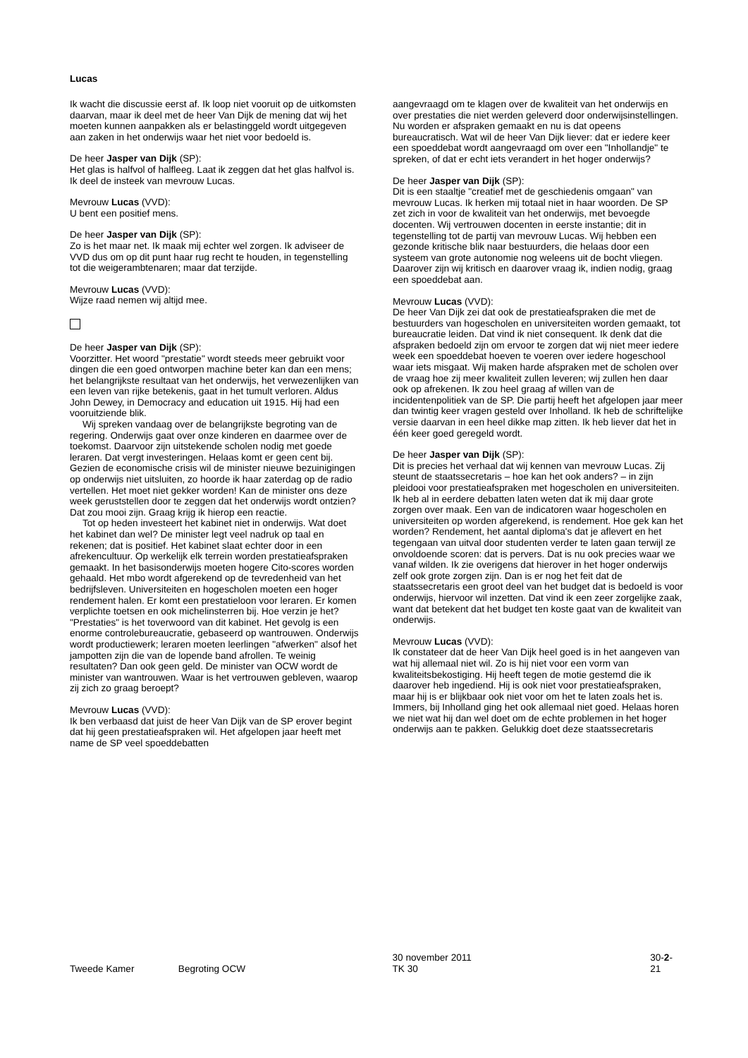Lucas
Ik wacht die discussie eerst af. Ik loop niet vooruit op de uitkomsten daarvan, maar ik deel met de heer Van Dijk de mening dat wij het moeten kunnen aanpakken als er belastinggeld wordt uitgegeven aan zaken in het onderwijs waar het niet voor bedoeld is.
De heer Jasper van Dijk (SP):
Het glas is halfvol of halfleeg. Laat ik zeggen dat het glas halfvol is. Ik deel de insteek van mevrouw Lucas.
Mevrouw Lucas (VVD):
U bent een positief mens.
De heer Jasper van Dijk (SP):
Zo is het maar net. Ik maak mij echter wel zorgen. Ik adviseer de VVD dus om op dit punt haar rug recht te houden, in tegenstelling tot die weigerambtenaren; maar dat terzijde.
Mevrouw Lucas (VVD):
Wijze raad nemen wij altijd mee.
De heer Jasper van Dijk (SP):
Voorzitter. Het woord "prestatie" wordt steeds meer gebruikt voor dingen die een goed ontworpen machine beter kan dan een mens; het belangrijkste resultaat van het onderwijs, het verwezenlijken van een leven van rijke betekenis, gaat in het tumult verloren. Aldus John Dewey, in Democracy and education uit 1915. Hij had een vooruitziende blik.
Wij spreken vandaag over de belangrijkste begroting van de regering. Onderwijs gaat over onze kinderen en daarmee over de toekomst. Daarvoor zijn uitstekende scholen nodig met goede leraren. Dat vergt investeringen. Helaas komt er geen cent bij. Gezien de economische crisis wil de minister nieuwe bezuinigingen op onderwijs niet uitsluiten, zo hoorde ik haar zaterdag op de radio vertellen. Het moet niet gekker worden! Kan de minister ons deze week geruststellen door te zeggen dat het onderwijs wordt ontzien? Dat zou mooi zijn. Graag krijg ik hierop een reactie.
Tot op heden investeert het kabinet niet in onderwijs. Wat doet het kabinet dan wel? De minister legt veel nadruk op taal en rekenen; dat is positief. Het kabinet slaat echter door in een afrekencultuur. Op werkelijk elk terrein worden prestatieafspraken gemaakt. In het basisonderwijs moeten hogere Cito-scores worden gehaald. Het mbo wordt afgerekend op de tevredenheid van het bedrijfsleven. Universiteiten en hogescholen moeten een hoger rendement halen. Er komt een prestatieloon voor leraren. Er komen verplichte toetsen en ook michelinsterren bij. Hoe verzin je het? "Prestaties" is het toverwoord van dit kabinet. Het gevolg is een enorme controlebureaucratie, gebaseerd op wantrouwen. Onderwijs wordt productiewerk; leraren moeten leerlingen "afwerken" alsof het jampotten zijn die van de lopende band afrollen. Te weinig resultaten? Dan ook geen geld. De minister van OCW wordt de minister van wantrouwen. Waar is het vertrouwen gebleven, waarop zij zich zo graag beroept?
Mevrouw Lucas (VVD):
Ik ben verbaasd dat juist de heer Van Dijk van de SP erover begint dat hij geen prestatieafspraken wil. Het afgelopen jaar heeft met name de SP veel spoeddebatten
aangevraagd om te klagen over de kwaliteit van het onderwijs en over prestaties die niet werden geleverd door onderwijsinstellingen. Nu worden er afspraken gemaakt en nu is dat opeens bureaucratisch. Wat wil de heer Van Dijk liever: dat er iedere keer een spoeddebat wordt aangevraagd om over een "Inhollandje" te spreken, of dat er echt iets verandert in het hoger onderwijs?
De heer Jasper van Dijk (SP):
Dit is een staaltje "creatief met de geschiedenis omgaan" van mevrouw Lucas. Ik herken mij totaal niet in haar woorden. De SP zet zich in voor de kwaliteit van het onderwijs, met bevoegde docenten. Wij vertrouwen docenten in eerste instantie; dit in tegenstelling tot de partij van mevrouw Lucas. Wij hebben een gezonde kritische blik naar bestuurders, die helaas door een systeem van grote autonomie nog weleens uit de bocht vliegen. Daarover zijn wij kritisch en daarover vraag ik, indien nodig, graag een spoeddebat aan.
Mevrouw Lucas (VVD):
De heer Van Dijk zei dat ook de prestatieafspraken die met de bestuurders van hogescholen en universiteiten worden gemaakt, tot bureaucratie leiden. Dat vind ik niet consequent. Ik denk dat die afspraken bedoeld zijn om ervoor te zorgen dat wij niet meer iedere week een spoeddebat hoeven te voeren over iedere hogeschool waar iets misgaat. Wij maken harde afspraken met de scholen over de vraag hoe zij meer kwaliteit zullen leveren; wij zullen hen daar ook op afrekenen. Ik zou heel graag af willen van de incidentenpolitiek van de SP. Die partij heeft het afgelopen jaar meer dan twintig keer vragen gesteld over Inholland. Ik heb de schriftelijke versie daarvan in een heel dikke map zitten. Ik heb liever dat het in één keer goed geregeld wordt.
De heer Jasper van Dijk (SP):
Dit is precies het verhaal dat wij kennen van mevrouw Lucas. Zij steunt de staatssecretaris – hoe kan het ook anders? – in zijn pleidooi voor prestatieafspraken met hogescholen en universiteiten. Ik heb al in eerdere debatten laten weten dat ik mij daar grote zorgen over maak. Een van de indicatoren waar hogescholen en universiteiten op worden afgerekend, is rendement. Hoe gek kan het worden? Rendement, het aantal diploma's dat je aflevert en het tegengaan van uitval door studenten verder te laten gaan terwijl ze onvoldoende scoren: dat is pervers. Dat is nu ook precies waar we vanaf wilden. Ik zie overigens dat hierover in het hoger onderwijs zelf ook grote zorgen zijn. Dan is er nog het feit dat de staatssecretaris een groot deel van het budget dat is bedoeld is voor onderwijs, hiervoor wil inzetten. Dat vind ik een zeer zorgelijke zaak, want dat betekent dat het budget ten koste gaat van de kwaliteit van onderwijs.
Mevrouw Lucas (VVD):
Ik constateer dat de heer Van Dijk heel goed is in het aangeven van wat hij allemaal niet wil. Zo is hij niet voor een vorm van kwaliteitsbekostiging. Hij heeft tegen de motie gestemd die ik daarover heb ingediend. Hij is ook niet voor prestatieafspraken, maar hij is er blijkbaar ook niet voor om het te laten zoals het is. Immers, bij Inholland ging het ook allemaal niet goed. Helaas horen we niet wat hij dan wel doet om de echte problemen in het hoger onderwijs aan te pakken. Gelukkig doet deze staatssecretaris
Tweede Kamer Begroting OCW 30 november 2011
TK 30 30-2-21